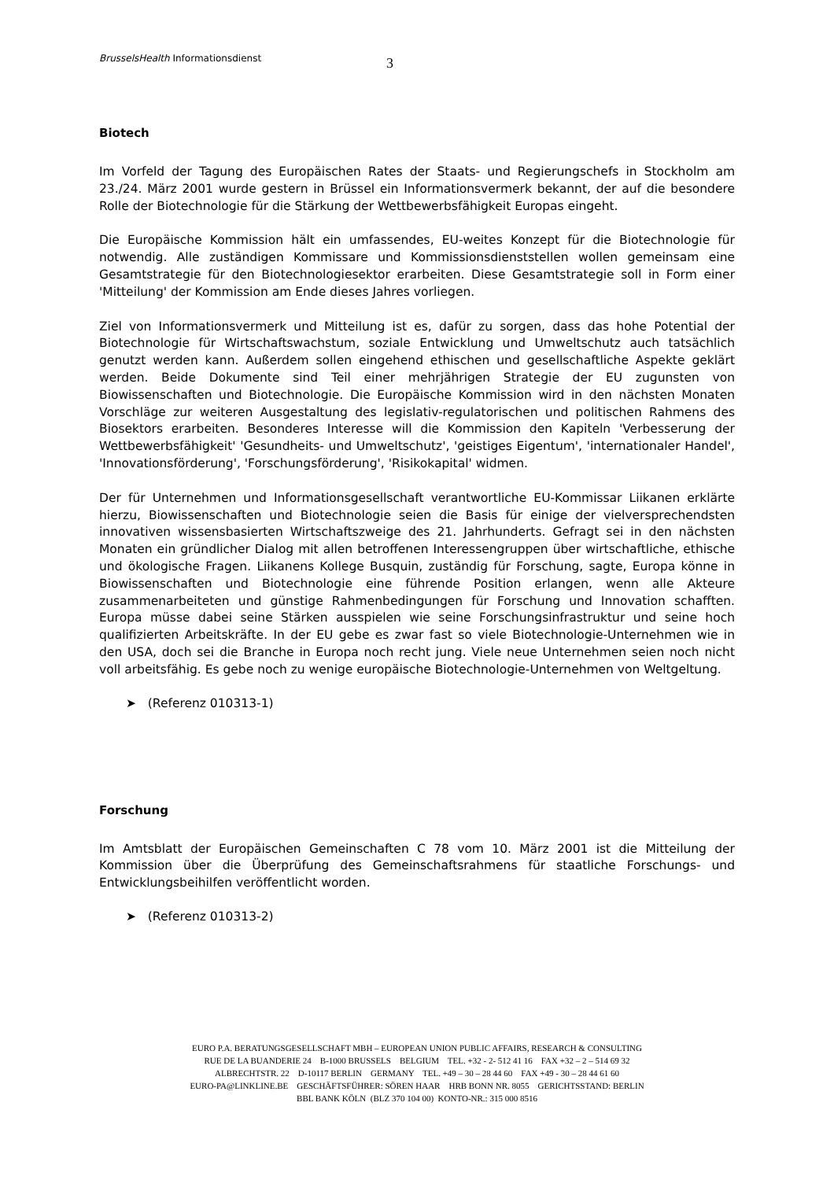BrusselsHealth Informationsdienst 3
Biotech
Im Vorfeld der Tagung des Europäischen Rates der Staats- und Regierungschefs in Stockholm am 23./24. März 2001 wurde gestern in Brüssel ein Informationsvermerk bekannt, der auf die besondere Rolle der Biotechnologie für die Stärkung der Wettbewerbsfähigkeit Europas eingeht.
Die Europäische Kommission hält ein umfassendes, EU-weites Konzept für die Biotechnologie für notwendig. Alle zuständigen Kommissare und Kommissionsdienststellen wollen gemeinsam eine Gesamtstrategie für den Biotechnologiesektor erarbeiten. Diese Gesamtstrategie soll in Form einer 'Mitteilung' der Kommission am Ende dieses Jahres vorliegen.
Ziel von Informationsvermerk und Mitteilung ist es, dafür zu sorgen, dass das hohe Potential der Biotechnologie für Wirtschaftswachstum, soziale Entwicklung und Umweltschutz auch tatsächlich genutzt werden kann. Außerdem sollen eingehend ethischen und gesellschaftliche Aspekte geklärt werden. Beide Dokumente sind Teil einer mehrjährigen Strategie der EU zugunsten von Biowissenschaften und Biotechnologie. Die Europäische Kommission wird in den nächsten Monaten Vorschläge zur weiteren Ausgestaltung des legislativ-regulatorischen und politischen Rahmens des Biosektors erarbeiten. Besonderes Interesse will die Kommission den Kapiteln 'Verbesserung der Wettbewerbsfähigkeit' 'Gesundheits- und Umweltschutz', 'geistiges Eigentum', 'internationaler Handel', 'Innovationsförderung', 'Forschungsförderung', 'Risikokapital' widmen.
Der für Unternehmen und Informationsgesellschaft verantwortliche EU-Kommissar Liikanen erklärte hierzu, Biowissenschaften und Biotechnologie seien die Basis für einige der vielversprechendsten innovativen wissensbasierten Wirtschaftszweige des 21. Jahrhunderts. Gefragt sei in den nächsten Monaten ein gründlicher Dialog mit allen betroffenen Interessengruppen über wirtschaftliche, ethische und ökologische Fragen. Liikanens Kollege Busquin, zuständig für Forschung, sagte, Europa könne in Biowissenschaften und Biotechnologie eine führende Position erlangen, wenn alle Akteure zusammenarbeiteten und günstige Rahmenbedingungen für Forschung und Innovation schafften. Europa müsse dabei seine Stärken ausspielen wie seine Forschungsinfrastruktur und seine hoch qualifizierten Arbeitskräfte. In der EU gebe es zwar fast so viele Biotechnologie-Unternehmen wie in den USA, doch sei die Branche in Europa noch recht jung. Viele neue Unternehmen seien noch nicht voll arbeitsfähig. Es gebe noch zu wenige europäische Biotechnologie-Unternehmen von Weltgeltung.
➤ (Referenz 010313-1)
Forschung
Im Amtsblatt der Europäischen Gemeinschaften C 78 vom 10. März 2001 ist die Mitteilung der Kommission über die Überprüfung des Gemeinschaftsrahmens für staatliche Forschungs- und Entwicklungsbeihilfen veröffentlicht worden.
➤ (Referenz 010313-2)
EURO P.A. BERATUNGSGESELLSCHAFT MBH – EUROPEAN UNION PUBLIC AFFAIRS, RESEARCH & CONSULTING
RUE DE LA BUANDERIE 24 B-1000 BRUSSELS BELGIUM TEL. +32 - 2- 512 41 16 FAX +32 – 2 – 514 69 32
ALBRECHTSTR. 22 D-10117 BERLIN GERMANY TEL. +49 – 30 – 28 44 60 FAX +49 - 30 – 28 44 61 60
EURO-PA@LINKLINE.BE GESCHÄFTSFÜHRER: SÖREN HAAR HRB BONN NR. 8055 GERICHTSSTAND: BERLIN
BBL BANK KÖLN (BLZ 370 104 00) KONTO-NR.: 315 000 8516